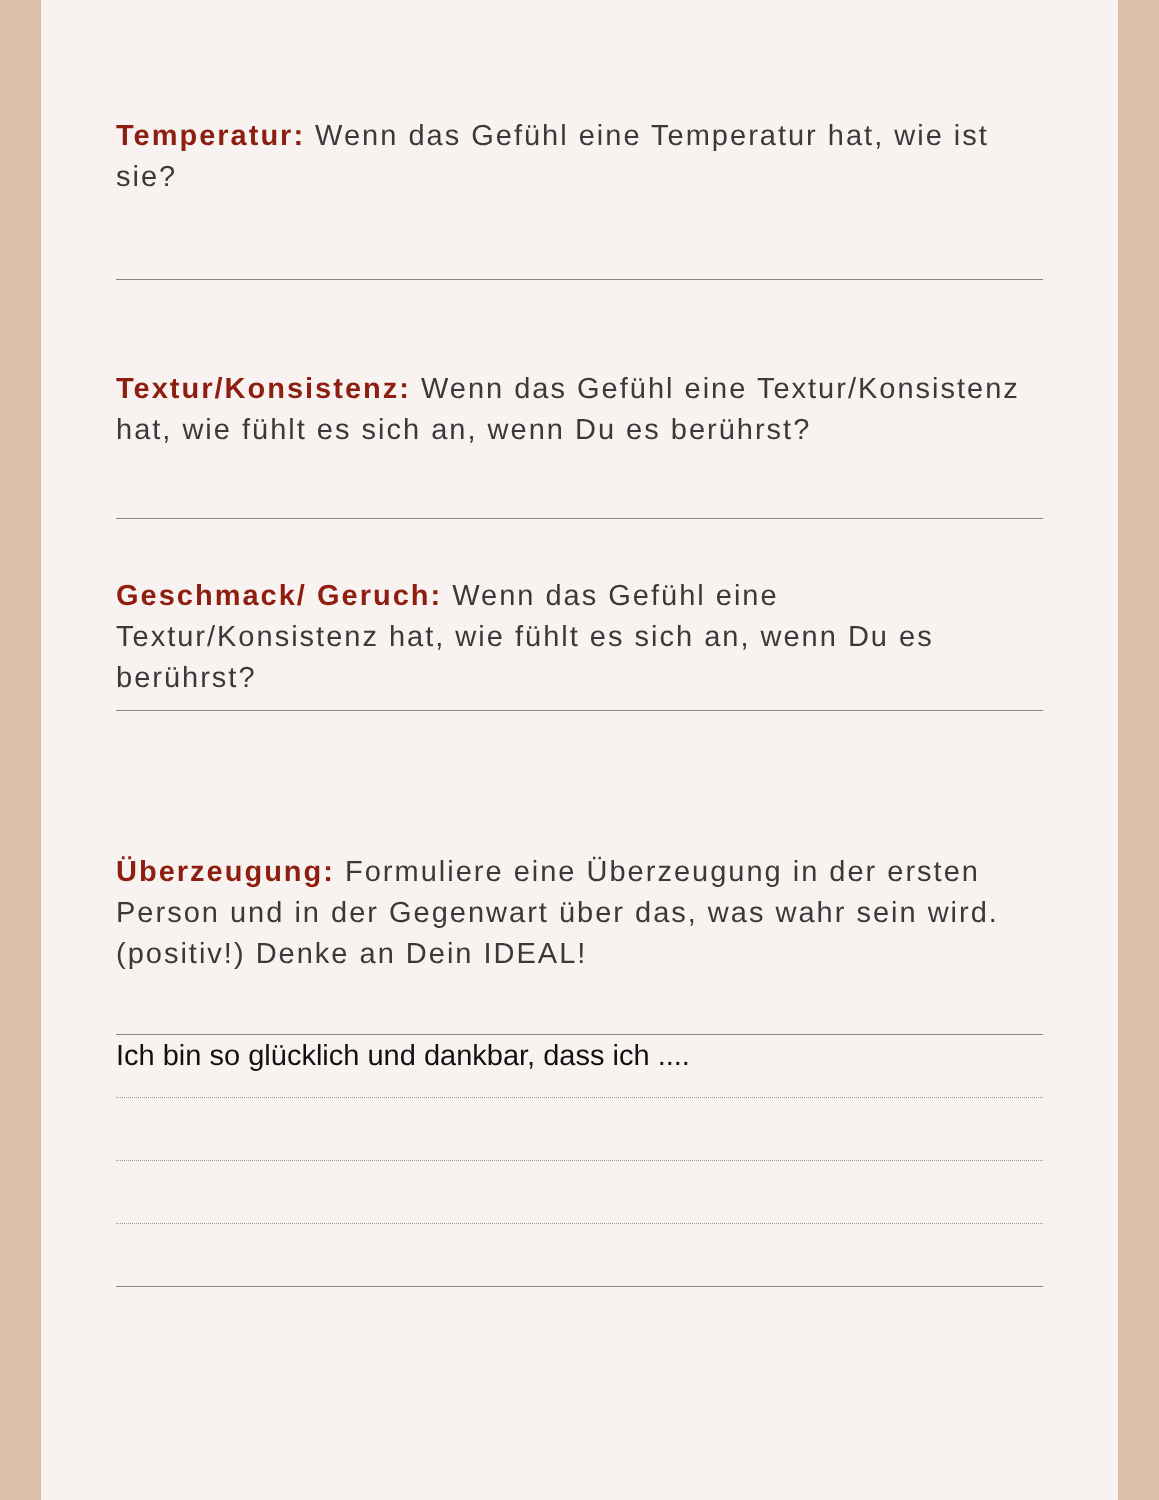Temperatur: Wenn das Gefühl eine Temperatur hat, wie ist sie?
Textur/Konsistenz: Wenn das Gefühl eine Textur/Konsistenz hat, wie fühlt es sich an, wenn Du es berührst?
Geschmack/ Geruch: Wenn das Gefühl eine Textur/Konsistenz hat, wie fühlt es sich an, wenn Du es berührst?
Überzeugung: Formuliere eine Überzeugung in der ersten Person und in der Gegenwart über das, was wahr sein wird. (positiv!) Denke an Dein IDEAL!
Ich bin so glücklich und dankbar, dass ich ....